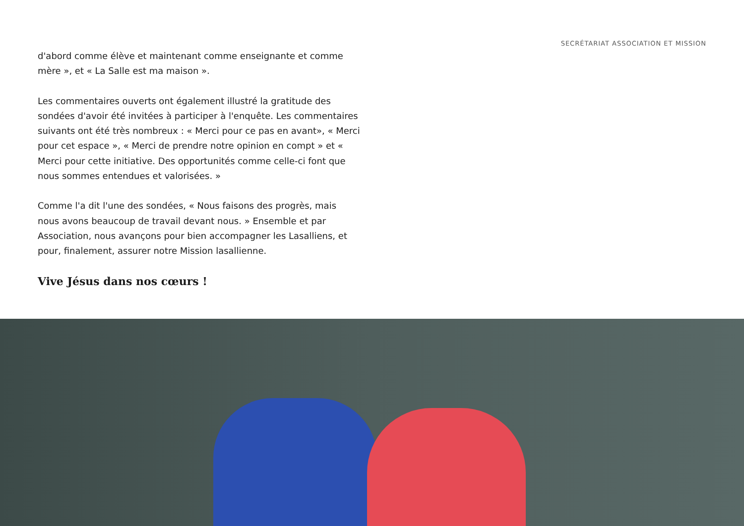SECRÉTARIAT ASSOCIATION ET MISSION
d'abord comme élève et maintenant comme enseignante et comme mère », et « La Salle est ma maison ».
Les commentaires ouverts ont également illustré la gratitude des sondées d'avoir été invitées à participer à l'enquête. Les commentaires suivants ont été très nombreux : « Merci pour ce pas en avant», « Merci pour cet espace », « Merci de prendre notre opinion en compt » et « Merci pour cette initiative. Des opportunités comme celle-ci font que nous sommes entendues et valorisées. »
Comme l'a dit l'une des sondées, « Nous faisons des progrès, mais nous avons beaucoup de travail devant nous. » Ensemble et par Association, nous avançons pour bien accompagner les Lasalliens, et pour, finalement, assurer notre Mission lasallienne.
Vive Jésus dans nos cœurs !